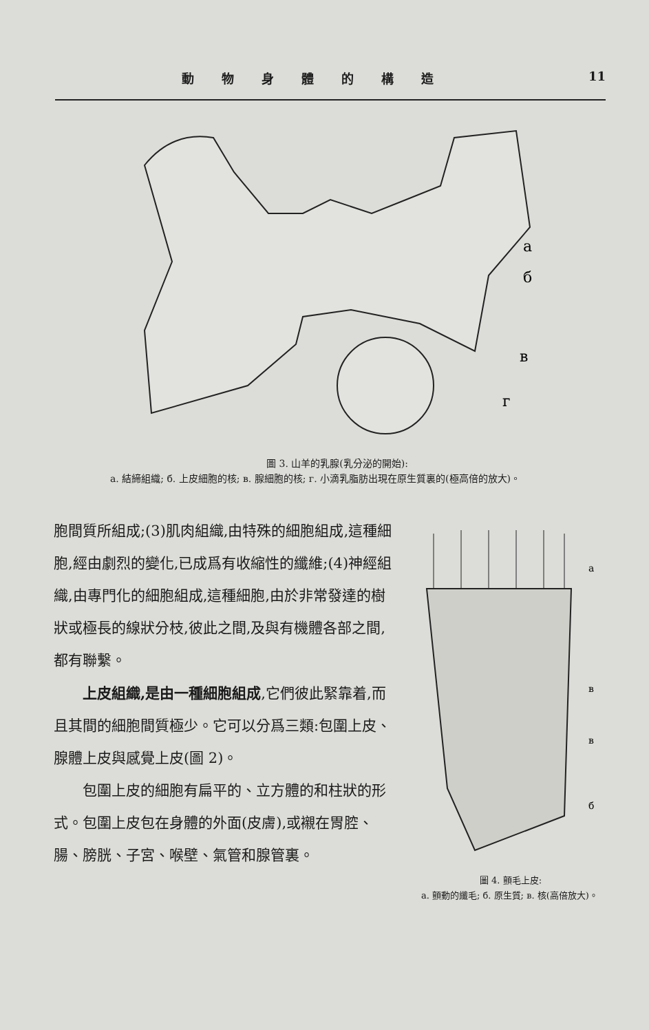動物身體的構造 11
a
б
в
г
圖 3. 山羊的乳腺(乳分泌的開始):
a. 結締組織; б. 上皮細胞的核; в. 腺細胞的核; г. 小滴乳脂肪出現在原生質裏的(極高倍的放大)。
胞間質所組成;(3)肌肉組織,由特殊的細胞組成,這種細胞,經由劇烈的變化,已成爲有收縮性的纖維;(4)神經組織,由專門化的細胞組成,這種細胞,由於非常發達的樹狀或極長的線狀分枝,彼此之間,及與有機體各部之間,都有聯繫。
  上皮組織,是由一種細胞組成,它們彼此緊靠着,而且其間的細胞間質極少。它可以分爲三類:包圍上皮、腺體上皮與感覺上皮(圖 2)。
  包圍上皮的細胞有扁平的、立方體的和柱狀的形式。包圍上皮包在身體的外面(皮膚),或襯在胃腔、腸、膀胱、子宮、喉壁、氣管和腺管裏。
a
в
в
б
圖 4. 顫毛上皮:
a. 顫動的纖毛; б. 原生質; в. 核(高倍放大)。